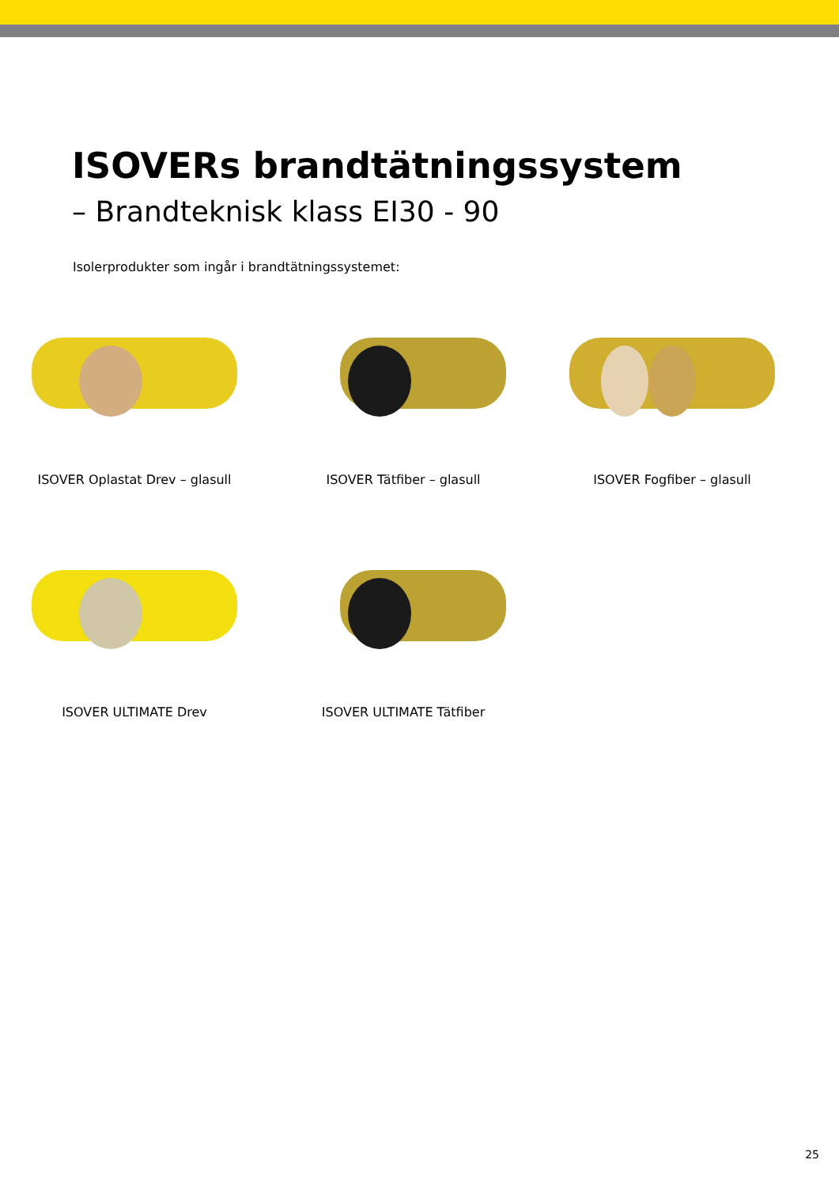ISOVERs brandtätningssystem
– Brandteknisk klass EI30 - 90
Isolerprodukter som ingår i brandtätningssystemet:
ISOVER Oplastat Drev – glasull ISOVER Tätfiber – glasull ISOVER Fogfiber – glasull
ISOVER ULTIMATE Drev ISOVER ULTIMATE Tätfiber
25